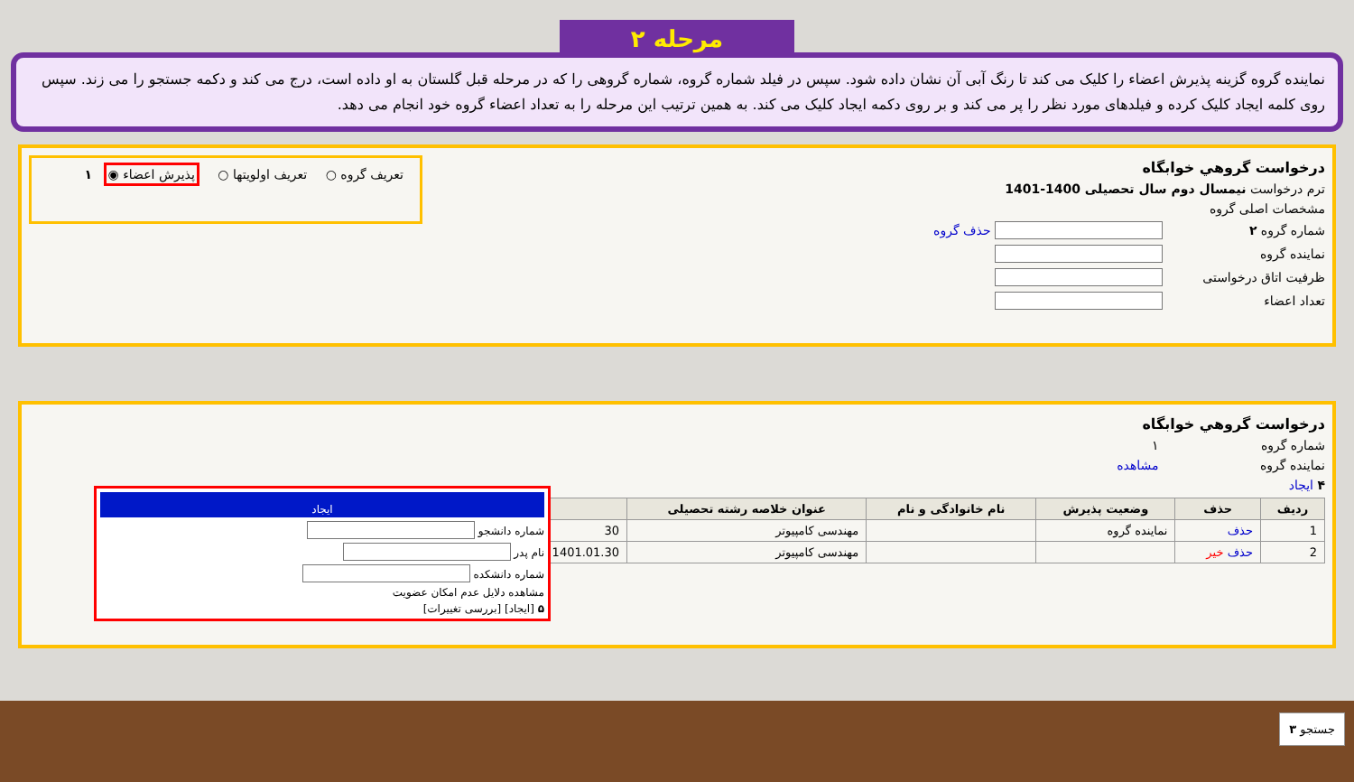مرحله ۲
نماینده گروه گزینه پذیرش اعضاء را کلیک می کند تا رنگ آبی آن نشان داده شود. سپس در فیلد شماره گروه، شماره گروهی را که در مرحله قبل گلستان به او داده است، درج می کند و دکمه جستجو را می زند. سپس روی کلمه ایجاد کلیک کرده و فیلدهای مورد نظر را پر می کند و بر روی دکمه ایجاد کلیک می کند. به همین ترتیب این مرحله را به تعداد اعضاء گروه خود انجام می دهد.
درخواست گروهي خوابگاه
تعریف گروه ○ تعریف اولویتها ○ پذیرش اعضاء ◉ ۱
ترم درخواست نیمسال دوم سال تحصیلی 1400-1401
مشخصات اصلی گروه
شماره گروه ۲ حذف گروه
نماینده گروه
ظرفیت اتاق درخواستی
تعداد اعضاء
درخواست گروهي خوابگاه
شماره گروه ۱
نماینده گروه مشاهده
۴ ایجاد
| ردیف | حذف | وضعیت پذیرش | نام خانوادگی و نام | عنوان خلاصه رشته تحصیلی | |
| --- | --- | --- | --- | --- | --- |
| 1 | حذف | نماینده گروه | | مهندسی کامپیوتر | 30 |
| 2 | حذف خیر | | | مهندسی کامپیوتر | 1401.01.30 |
ایجاد
شماره دانشجو
نام پدر
شماره دانشکده
مشاهده دلایل عدم امکان عضویت
۵ [ایجاد] [بررسی تغییرات]
جستجو ۳